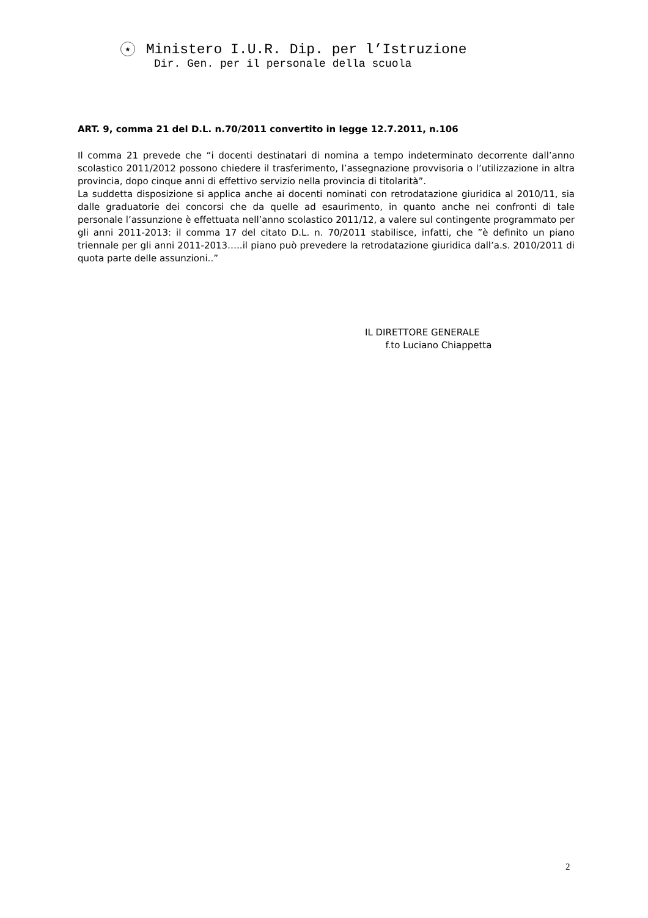★ Ministero I.U.R. Dip. per l’Istruzione
Dir. Gen. per il personale della scuola
ART. 9, comma 21 del D.L. n.70/2011 convertito in legge 12.7.2011, n.106
Il comma 21 prevede che “i docenti destinatari di nomina a tempo indeterminato decorrente dall’anno scolastico 2011/2012 possono chiedere il trasferimento, l’assegnazione provvisoria o l’utilizzazione in altra provincia, dopo cinque anni di effettivo servizio nella provincia di titolarità”.
La suddetta disposizione si applica anche ai docenti nominati con retrodatazione giuridica al 2010/11, sia dalle graduatorie dei concorsi che da quelle ad esaurimento, in quanto anche nei confronti di tale personale l’assunzione è effettuata nell’anno scolastico 2011/12, a valere sul contingente programmato per gli anni 2011-2013: il comma 17 del citato D.L. n. 70/2011 stabilisce, infatti, che ”è definito un piano triennale per gli anni 2011-2013…..il piano può prevedere la retrodatazione giuridica dall’a.s. 2010/2011 di quota parte delle assunzioni..”
IL DIRETTORE GENERALE
f.to Luciano Chiappetta
2